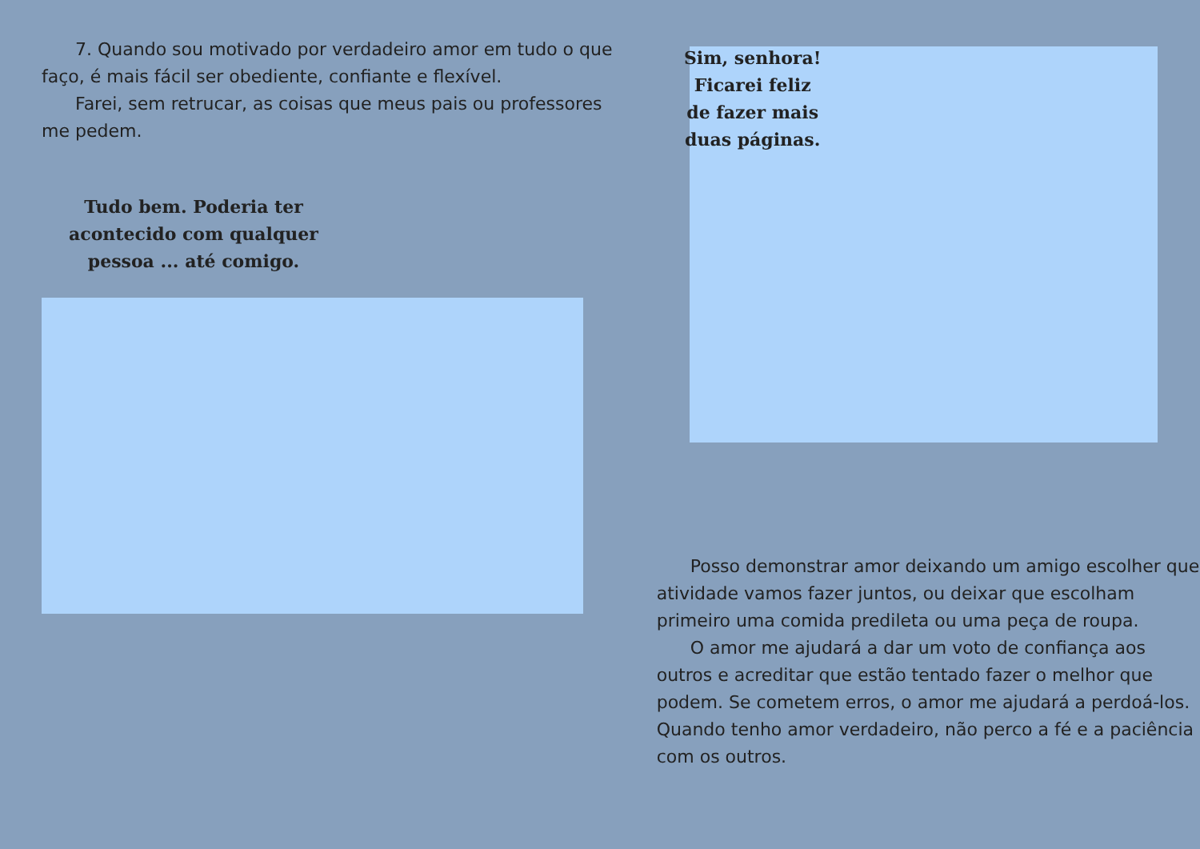7. Quando sou motivado por verdadeiro amor em tudo o que faço, é mais fácil ser obediente, confiante e flexível.
Farei, sem retrucar, as coisas que meus pais ou professores me pedem.
Tudo bem. Poderia ter acontecido com qualquer pessoa ... até comigo.
Sim, senhora! Ficarei feliz de fazer mais duas páginas.
Posso demonstrar amor deixando um amigo escolher que atividade vamos fazer juntos, ou deixar que escolham primeiro uma comida predileta ou uma peça de roupa.
O amor me ajudará a dar um voto de confiança aos outros e acreditar que estão tentado fazer o melhor que podem. Se cometem erros, o amor me ajudará a perdoá-los. Quando tenho amor verdadeiro, não perco a fé e a paciência com os outros.